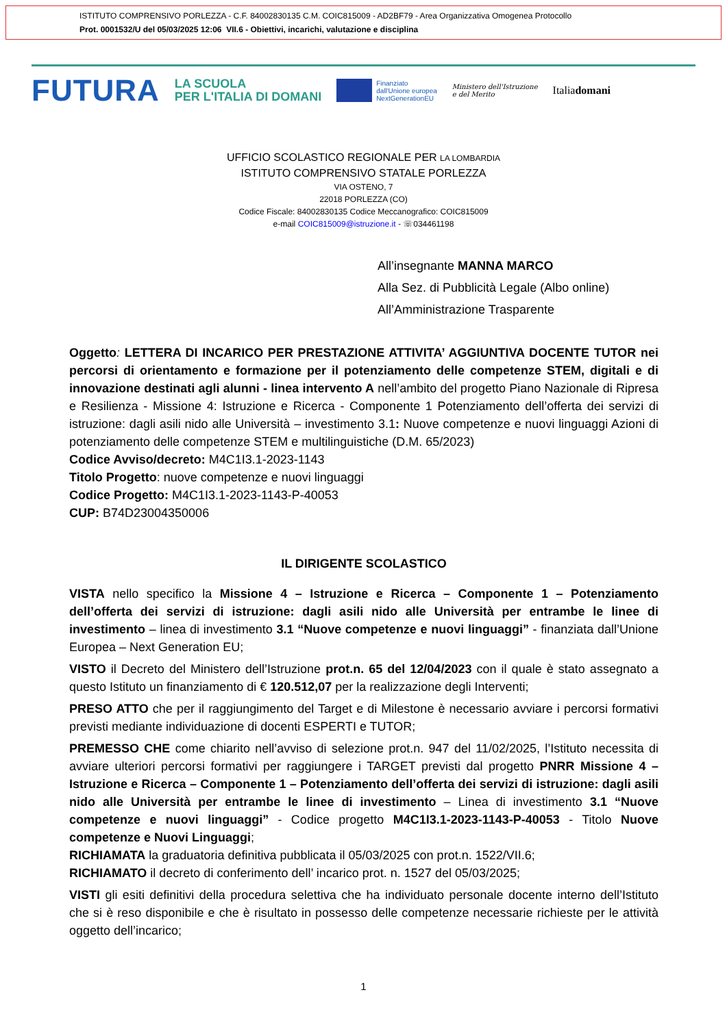ISTITUTO COMPRENSIVO PORLEZZA - C.F. 84002830135 C.M. COIC815009 - AD2BF79 - Area Organizzativa Omogenea Protocollo
Prot. 0001532/U del 05/03/2025 12:06 VII.6 - Obiettivi, incarichi, valutazione e disciplina
FUTURA LA SCUOLA
PER L'ITALIA DI DOMANI Finanziato
dall'Unione europea
NextGenerationEU Ministero dell'Istruzione
e del Merito Italiadomani
UFFICIO SCOLASTICO REGIONALE PER LA LOMBARDIA
ISTITUTO COMPRENSIVO STATALE PORLEZZA
VIA OSTENO, 7
22018 PORLEZZA (CO)
Codice Fiscale: 84002830135 Codice Meccanografico: COIC815009
e-mail COIC815009@istruzione.it - ☏034461198
All’insegnante MANNA MARCO
Alla Sez. di Pubblicità Legale (Albo online)
All’Amministrazione Trasparente
Oggetto: LETTERA DI INCARICO PER PRESTAZIONE ATTIVITA’ AGGIUNTIVA DOCENTE TUTOR nei percorsi di orientamento e formazione per il potenziamento delle competenze STEM, digitali e di innovazione destinati agli alunni - linea intervento A nell’ambito del progetto Piano Nazionale di Ripresa e Resilienza - Missione 4: Istruzione e Ricerca - Componente 1 Potenziamento dell’offerta dei servizi di istruzione: dagli asili nido alle Università – investimento 3.1: Nuove competenze e nuovi linguaggi Azioni di potenziamento delle competenze STEM e multilinguistiche (D.M. 65/2023)
Codice Avviso/decreto: M4C1I3.1-2023-1143
Titolo Progetto: nuove competenze e nuovi linguaggi
Codice Progetto: M4C1I3.1-2023-1143-P-40053
CUP: B74D23004350006
IL DIRIGENTE SCOLASTICO
VISTA nello specifico la Missione 4 – Istruzione e Ricerca – Componente 1 – Potenziamento dell’offerta dei servizi di istruzione: dagli asili nido alle Università per entrambe le linee di investimento – linea di investimento 3.1 “Nuove competenze e nuovi linguaggi” - finanziata dall’Unione Europea – Next Generation EU;
VISTO il Decreto del Ministero dell’Istruzione prot.n. 65 del 12/04/2023 con il quale è stato assegnato a questo Istituto un finanziamento di € 120.512,07 per la realizzazione degli Interventi;
PRESO ATTO che per il raggiungimento del Target e di Milestone è necessario avviare i percorsi formativi previsti mediante individuazione di docenti ESPERTI e TUTOR;
PREMESSO CHE come chiarito nell’avviso di selezione prot.n. 947 del 11/02/2025, l’Istituto necessita di avviare ulteriori percorsi formativi per raggiungere i TARGET previsti dal progetto PNRR Missione 4 – Istruzione e Ricerca – Componente 1 – Potenziamento dell’offerta dei servizi di istruzione: dagli asili nido alle Università per entrambe le linee di investimento – Linea di investimento 3.1 “Nuove competenze e nuovi linguaggi” - Codice progetto M4C1I3.1-2023-1143-P-40053 - Titolo Nuove competenze e Nuovi Linguaggi;
RICHIAMATA la graduatoria definitiva pubblicata il 05/03/2025 con prot.n. 1522/VII.6;
RICHIAMATO il decreto di conferimento dell’ incarico prot. n. 1527 del 05/03/2025;
VISTI gli esiti definitivi della procedura selettiva che ha individuato personale docente interno dell’Istituto che si è reso disponibile e che è risultato in possesso delle competenze necessarie richieste per le attività oggetto dell’incarico;
1